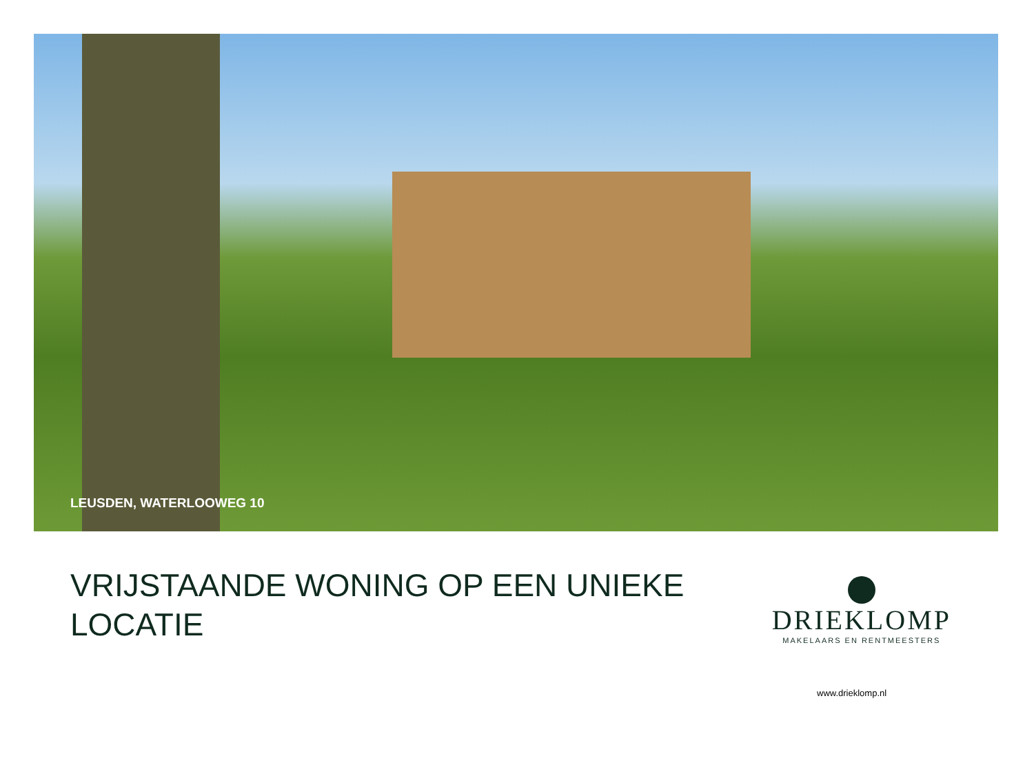LEUSDEN, WATERLOOWEG 10
VRIJSTAANDE WONING OP EEN UNIEKE LOCATIE
DRIEKLOMP
MAKELAARS EN RENTMEESTERS
www.drieklomp.nl